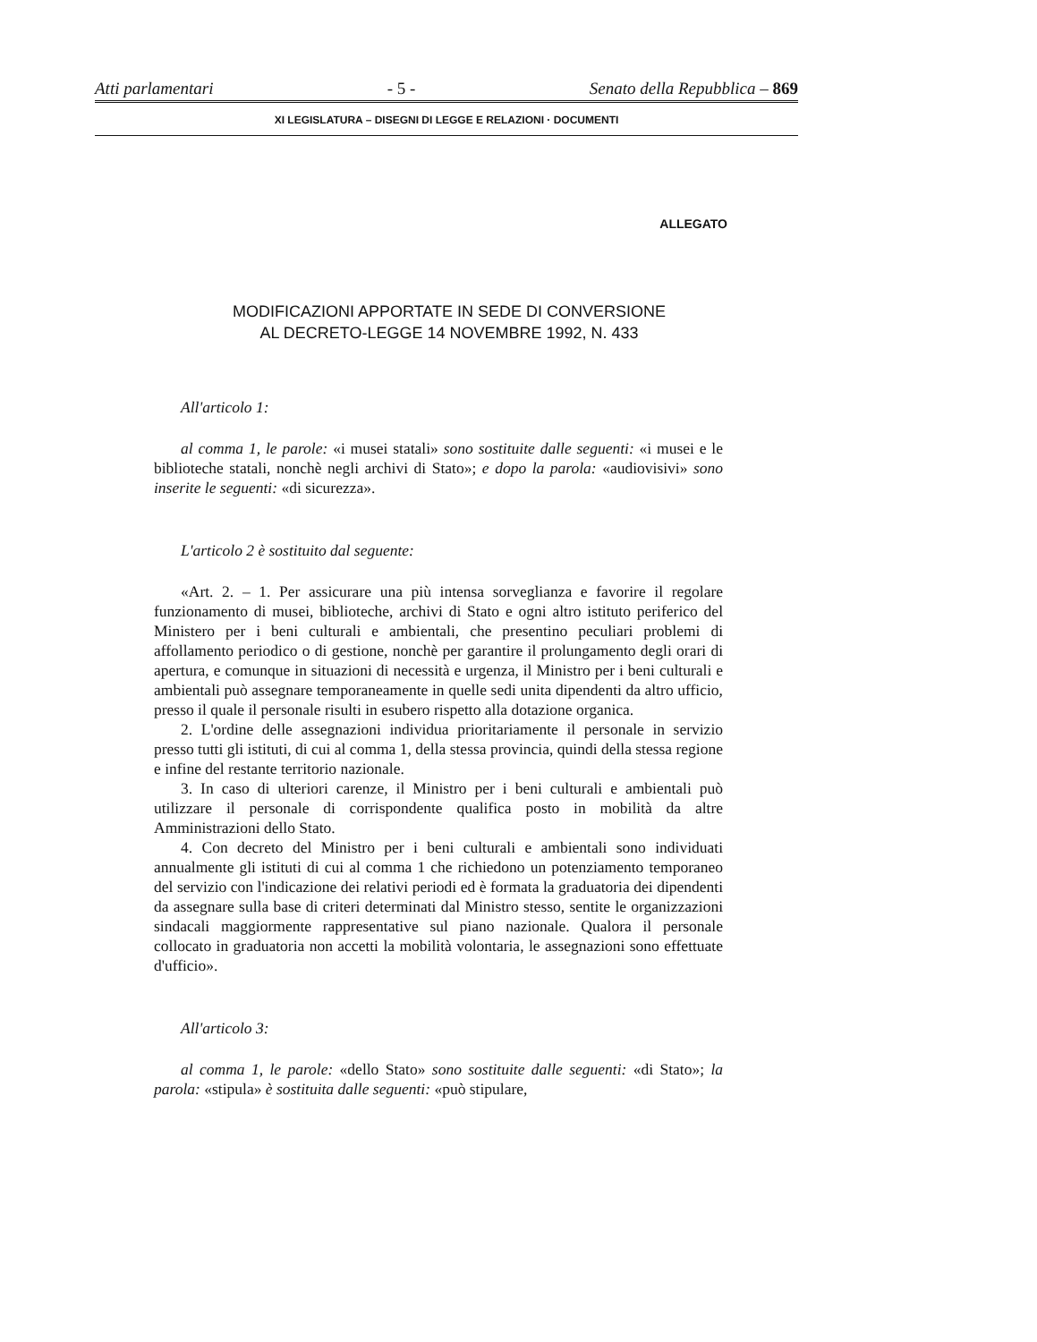Atti parlamentari - 5 - Senato della Repubblica – 869
XI LEGISLATURA – DISEGNI DI LEGGE E RELAZIONI · DOCUMENTI
ALLEGATO
MODIFICAZIONI APPORTATE IN SEDE DI CONVERSIONE
AL DECRETO-LEGGE 14 NOVEMBRE 1992, N. 433
All'articolo 1:
al comma 1, le parole: «i musei statali» sono sostituite dalle seguenti: «i musei e le biblioteche statali, nonchè negli archivi di Stato»; e dopo la parola: «audiovisivi» sono inserite le seguenti: «di sicurezza».
L'articolo 2 è sostituito dal seguente:
«Art. 2. – 1. Per assicurare una più intensa sorveglianza e favorire il regolare funzionamento di musei, biblioteche, archivi di Stato e ogni altro istituto periferico del Ministero per i beni culturali e ambientali, che presentino peculiari problemi di affollamento periodico o di gestione, nonchè per garantire il prolungamento degli orari di apertura, e comunque in situazioni di necessità e urgenza, il Ministro per i beni culturali e ambientali può assegnare temporaneamente in quelle sedi unita dipendenti da altro ufficio, presso il quale il personale risulti in esubero rispetto alla dotazione organica.
2. L'ordine delle assegnazioni individua prioritariamente il personale in servizio presso tutti gli istituti, di cui al comma 1, della stessa provincia, quindi della stessa regione e infine del restante territorio nazionale.
3. In caso di ulteriori carenze, il Ministro per i beni culturali e ambientali può utilizzare il personale di corrispondente qualifica posto in mobilità da altre Amministrazioni dello Stato.
4. Con decreto del Ministro per i beni culturali e ambientali sono individuati annualmente gli istituti di cui al comma 1 che richiedono un potenziamento temporaneo del servizio con l'indicazione dei relativi periodi ed è formata la graduatoria dei dipendenti da assegnare sulla base di criteri determinati dal Ministro stesso, sentite le organizzazioni sindacali maggiormente rappresentative sul piano nazionale. Qualora il personale collocato in graduatoria non accetti la mobilità volontaria, le assegnazioni sono effettuate d'ufficio».
All'articolo 3:
al comma 1, le parole: «dello Stato» sono sostituite dalle seguenti: «di Stato»; la parola: «stipula» è sostituita dalle seguenti: «può stipulare,